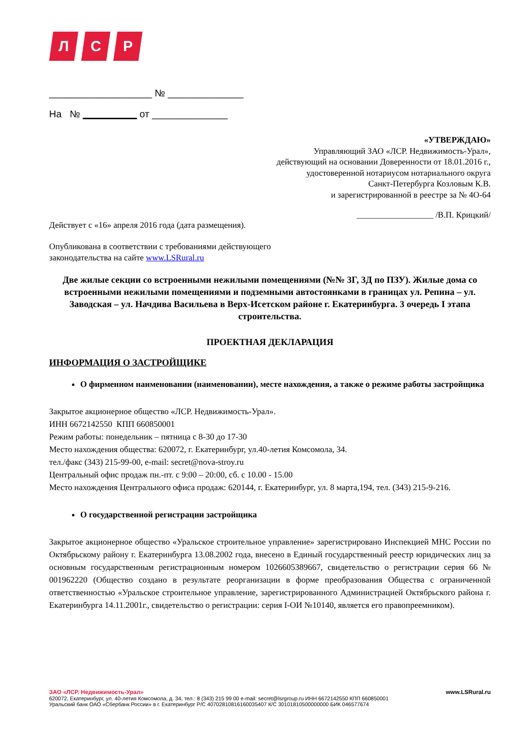Л С Р
___________________ № ______________
На № __________ от ______________
«УТВЕРЖДАЮ»
Управляющий ЗАО «ЛСР. Недвижимость-Урал»,
действующий на основании Доверенности от 18.01.2016 г.,
удостоверенной нотариусом нотариального округа
Санкт-Петербурга Козловым К.В.
и зарегистрированной в реестре за № 4О-64
__________________ /В.П. Крицкий/
Действует с «16» апреля 2016 года (дата размещения).
Опубликована в соответствии с требованиями действующего
законодательства на сайте www.LSRural.ru
Две жилые секции со встроенными нежилыми помещениями (№№ 3Г, 3Д по ПЗУ). Жилые дома со встроенными нежилыми помещениями и подземными автостоянками в границах ул. Репина – ул. Заводская – ул. Начдива Васильева в Верх-Исетском районе г. Екатеринбурга. 3 очередь I этапа строительства.
ПРОЕКТНАЯ ДЕКЛАРАЦИЯ
ИНФОРМАЦИЯ О ЗАСТРОЙЩИКЕ
О фирменном наименовании (наименовании), месте нахождения, а также о режиме работы застройщика
Закрытое акционерное общество «ЛСР. Недвижимость-Урал».
ИНН 6672142550 КПП 660850001
Режим работы: понедельник – пятница с 8-30 до 17-30
Место нахождения общества: 620072, г. Екатеринбург, ул.40-летия Комсомола, 34.
тел./факс (343) 215-99-00, e-mail: secret@nova-stroy.ru
Центральный офис продаж пн.-пт. с 9:00 – 20:00, сб. с 10.00 - 15.00
Место нахождения Центрального офиса продаж: 620144, г. Екатеринбург, ул. 8 марта,194, тел. (343) 215-9-216.
О государственной регистрации застройщика
Закрытое акционерное общество «Уральское строительное управление» зарегистрировано Инспекцией МНС России по Октябрьскому району г. Екатеринбурга 13.08.2002 года, внесено в Единый государственный реестр юридических лиц за основным государственным регистрационным номером 1026605389667, свидетельство о регистрации серия 66 № 001962220 (Общество создано в результате реорганизации в форме преобразования Общества с ограниченной ответственностью «Уральское строительное управление, зарегистрированного Администрацией Октябрьского района г. Екатеринбурга 14.11.2001г., свидетельство о регистрации: серия I-ОИ №10140, является его правопреемником).
ЗАО «ЛСР. Недвижимость-Урал» www.LSRural.ru
620072, Екатеринбург, ул. 40-летия Комсомола, д. 34, тел.: 8 (343) 215 99 00 e-mail: secret@lsrgroup.ru ИНН 6672142550 КПП 660850001
Уральский банк ОАО «Сбербанк России» в г. Екатеринбург Р/С 40702810816160035407 К/С 30101810500000000 БИК 046577674